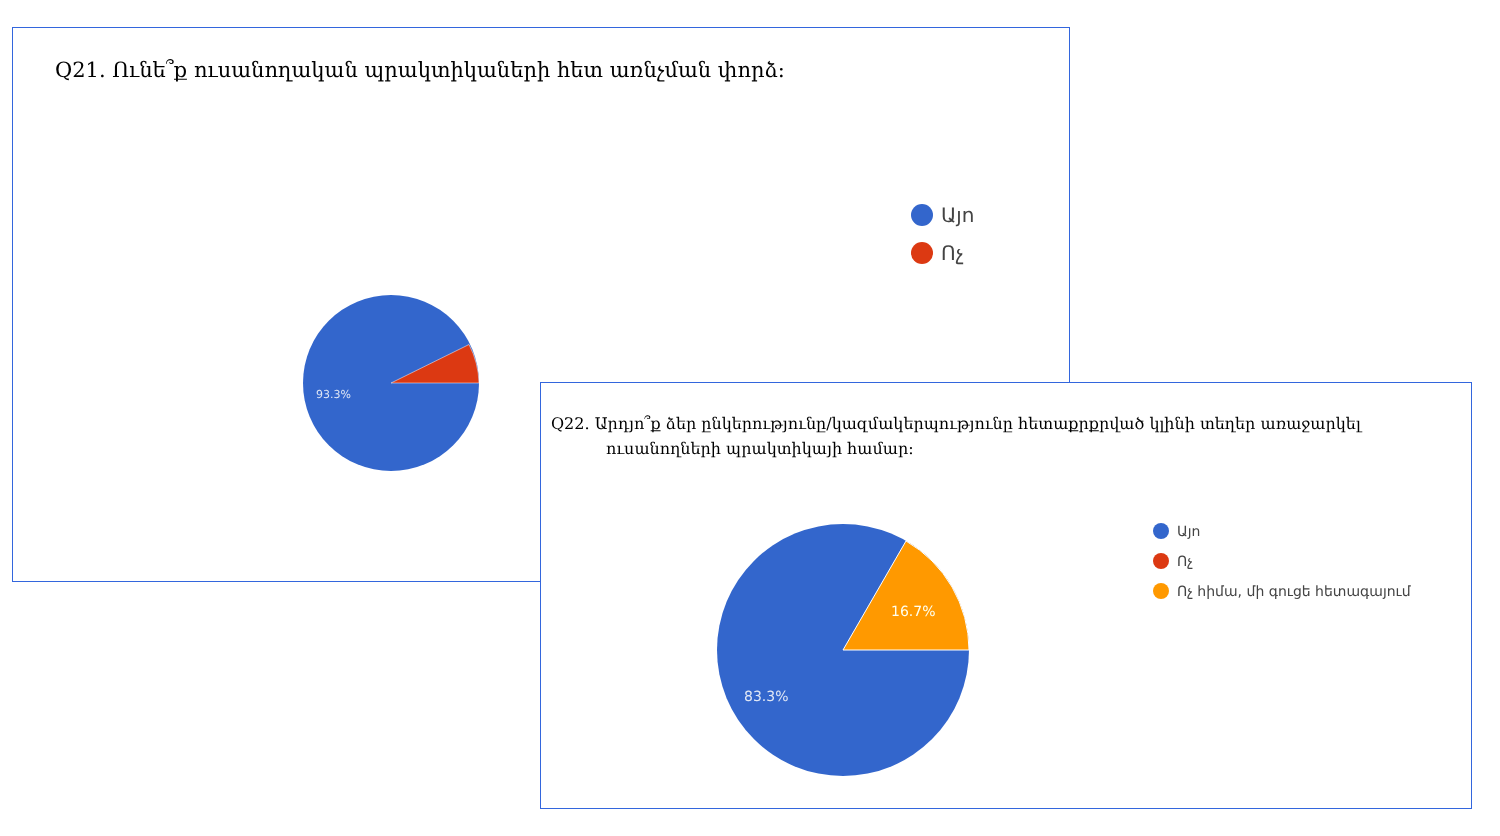Q21. Ունե՞ք ուսանողական պրակտիկաների հետ առնչման փորձ:
93.3%
Այո
Ոչ
Q22. Արդյո՞ք ձեր ընկերությունը/կազմակերպությունը հետաքրքրված կլինի տեղեր առաջարկել ուսանողների պրակտիկայի համար:
16.7%
83.3%
Այո
Ոչ
Ոչ հիմա, մի գուցե հետագայում